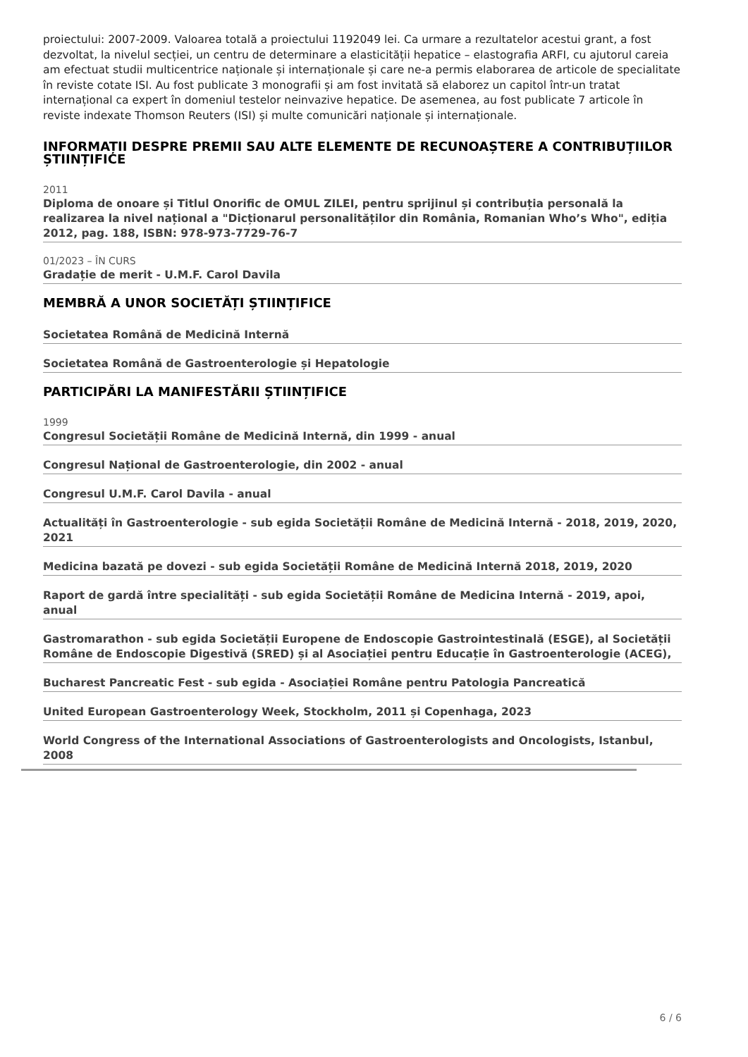proiectului: 2007-2009. Valoarea totală a proiectului 1192049 lei. Ca urmare a rezultatelor acestui grant, a fost dezvoltat, la nivelul secției, un centru de determinare a elasticității hepatice – elastografia ARFI, cu ajutorul careia am efectuat studii multicentrice naționale și internaționale și care ne-a permis elaborarea de articole de specialitate în reviste cotate ISI. Au fost publicate 3 monografii și am fost invitată să elaborez un capitol într-un tratat internațional ca expert în domeniul testelor neinvazive hepatice. De asemenea, au fost publicate 7 articole în reviste indexate Thomson Reuters (ISI) și multe comunicări naționale și internaționale.
INFORMAȚII DESPRE PREMII SAU ALTE ELEMENTE DE RECUNOAȘTERE A CONTRIBUȚIILOR ȘTIINȚIFICE
2011
Diploma de onoare și Titlul Onorific de OMUL ZILEI, pentru sprijinul și contribuția personală la realizarea la nivel național a "Dicționarul personalităților din România, Romanian Who’s Who", ediția 2012, pag. 188, ISBN: 978-973-7729-76-7
01/2023 – ÎN CURS
Gradație de merit - U.M.F. Carol Davila
MEMBRĂ A UNOR SOCIETĂȚI ȘTIINȚIFICE
Societatea Română de Medicină Internă
Societatea Română de Gastroenterologie și Hepatologie
PARTICIPĂRI LA MANIFESTĂRII ȘTIINȚIFICE
1999
Congresul Societății Române de Medicină Internă, din 1999 - anual
Congresul Național de Gastroenterologie, din 2002 - anual
Congresul U.M.F. Carol Davila - anual
Actualități în Gastroenterologie - sub egida Societății Române de Medicină Internă - 2018, 2019, 2020, 2021
Medicina bazată pe dovezi - sub egida Societății Române de Medicină Internă 2018, 2019, 2020
Raport de gardă între specialități - sub egida Societății Române de Medicina Internă - 2019, apoi, anual
Gastromarathon - sub egida Societății Europene de Endoscopie Gastrointestinală (ESGE), al Societății Române de Endoscopie Digestivă (SRED) și al Asociației pentru Educație în Gastroenterologie (ACEG),
Bucharest Pancreatic Fest - sub egida - Asociației Române pentru Patologia Pancreatică
United European Gastroenterology Week, Stockholm, 2011 și Copenhaga, 2023
World Congress of the International Associations of Gastroenterologists and Oncologists, Istanbul, 2008
6 / 6